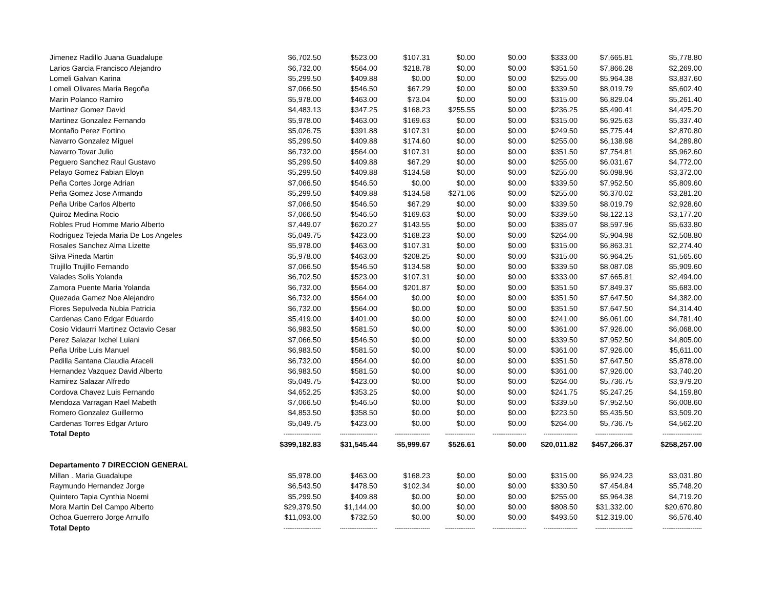| Jimenez Radillo Juana Guadalupe | $6,702.50 | $523.00 | $107.31 | $0.00 | $0.00 | $333.00 | $7,665.81 | $5,778.80 |
| Larios Garcia Francisco Alejandro | $6,732.00 | $564.00 | $218.78 | $0.00 | $0.00 | $351.50 | $7,866.28 | $2,269.00 |
| Lomeli Galvan Karina | $5,299.50 | $409.88 | $0.00 | $0.00 | $0.00 | $255.00 | $5,964.38 | $3,837.60 |
| Lomeli Olivares Maria Begoña | $7,066.50 | $546.50 | $67.29 | $0.00 | $0.00 | $339.50 | $8,019.79 | $5,602.40 |
| Marin Polanco Ramiro | $5,978.00 | $463.00 | $73.04 | $0.00 | $0.00 | $315.00 | $6,829.04 | $5,261.40 |
| Martinez Gomez David | $4,483.13 | $347.25 | $168.23 | $255.55 | $0.00 | $236.25 | $5,490.41 | $4,425.20 |
| Martinez Gonzalez Fernando | $5,978.00 | $463.00 | $169.63 | $0.00 | $0.00 | $315.00 | $6,925.63 | $5,337.40 |
| Montaño Perez Fortino | $5,026.75 | $391.88 | $107.31 | $0.00 | $0.00 | $249.50 | $5,775.44 | $2,870.80 |
| Navarro Gonzalez Miguel | $5,299.50 | $409.88 | $174.60 | $0.00 | $0.00 | $255.00 | $6,138.98 | $4,289.80 |
| Navarro Tovar Julio | $6,732.00 | $564.00 | $107.31 | $0.00 | $0.00 | $351.50 | $7,754.81 | $5,962.60 |
| Peguero Sanchez Raul Gustavo | $5,299.50 | $409.88 | $67.29 | $0.00 | $0.00 | $255.00 | $6,031.67 | $4,772.00 |
| Pelayo Gomez Fabian Eloyn | $5,299.50 | $409.88 | $134.58 | $0.00 | $0.00 | $255.00 | $6,098.96 | $3,372.00 |
| Peña Cortes Jorge Adrian | $7,066.50 | $546.50 | $0.00 | $0.00 | $0.00 | $339.50 | $7,952.50 | $5,809.60 |
| Peña Gomez Jose Armando | $5,299.50 | $409.88 | $134.58 | $271.06 | $0.00 | $255.00 | $6,370.02 | $3,281.20 |
| Peña Uribe Carlos Alberto | $7,066.50 | $546.50 | $67.29 | $0.00 | $0.00 | $339.50 | $8,019.79 | $2,928.60 |
| Quiroz Medina Rocio | $7,066.50 | $546.50 | $169.63 | $0.00 | $0.00 | $339.50 | $8,122.13 | $3,177.20 |
| Robles Prud Homme Mario Alberto | $7,449.07 | $620.27 | $143.55 | $0.00 | $0.00 | $385.07 | $8,597.96 | $5,633.80 |
| Rodriguez Tejeda Maria De Los Angeles | $5,049.75 | $423.00 | $168.23 | $0.00 | $0.00 | $264.00 | $5,904.98 | $2,508.80 |
| Rosales Sanchez Alma Lizette | $5,978.00 | $463.00 | $107.31 | $0.00 | $0.00 | $315.00 | $6,863.31 | $2,274.40 |
| Silva Pineda Martin | $5,978.00 | $463.00 | $208.25 | $0.00 | $0.00 | $315.00 | $6,964.25 | $1,565.60 |
| Trujillo Trujillo Fernando | $7,066.50 | $546.50 | $134.58 | $0.00 | $0.00 | $339.50 | $8,087.08 | $5,909.60 |
| Valades Solis Yolanda | $6,702.50 | $523.00 | $107.31 | $0.00 | $0.00 | $333.00 | $7,665.81 | $2,494.00 |
| Zamora Puente Maria Yolanda | $6,732.00 | $564.00 | $201.87 | $0.00 | $0.00 | $351.50 | $7,849.37 | $5,683.00 |
| Quezada Gamez Noe Alejandro | $6,732.00 | $564.00 | $0.00 | $0.00 | $0.00 | $351.50 | $7,647.50 | $4,382.00 |
| Flores Sepulveda Nubia Patricia | $6,732.00 | $564.00 | $0.00 | $0.00 | $0.00 | $351.50 | $7,647.50 | $4,314.40 |
| Cardenas Cano Edgar Eduardo | $5,419.00 | $401.00 | $0.00 | $0.00 | $0.00 | $241.00 | $6,061.00 | $4,781.40 |
| Cosio Vidaurri Martinez Octavio Cesar | $6,983.50 | $581.50 | $0.00 | $0.00 | $0.00 | $361.00 | $7,926.00 | $6,068.00 |
| Perez Salazar Ixchel Luiani | $7,066.50 | $546.50 | $0.00 | $0.00 | $0.00 | $339.50 | $7,952.50 | $4,805.00 |
| Peña Uribe Luis Manuel | $6,983.50 | $581.50 | $0.00 | $0.00 | $0.00 | $361.00 | $7,926.00 | $5,611.00 |
| Padilla Santana Claudia Araceli | $6,732.00 | $564.00 | $0.00 | $0.00 | $0.00 | $351.50 | $7,647.50 | $5,878.00 |
| Hernandez Vazquez David Alberto | $6,983.50 | $581.50 | $0.00 | $0.00 | $0.00 | $361.00 | $7,926.00 | $3,740.20 |
| Ramirez Salazar Alfredo | $5,049.75 | $423.00 | $0.00 | $0.00 | $0.00 | $264.00 | $5,736.75 | $3,979.20 |
| Cordova Chavez Luis Fernando | $4,652.25 | $353.25 | $0.00 | $0.00 | $0.00 | $241.75 | $5,247.25 | $4,159.80 |
| Mendoza Varragan Rael Mabeth | $7,066.50 | $546.50 | $0.00 | $0.00 | $0.00 | $339.50 | $7,952.50 | $6,008.60 |
| Romero Gonzalez Guillermo | $4,853.50 | $358.50 | $0.00 | $0.00 | $0.00 | $223.50 | $5,435.50 | $3,509.20 |
| Cardenas Torres Edgar Arturo | $5,049.75 | $423.00 | $0.00 | $0.00 | $0.00 | $264.00 | $5,736.75 | $4,562.20 |
| Total Depto | -------------------- | -------------------- | ------------------- | ---------------- | ------------------ | ------------------ | -------------------- | --------------------- |
| | $399,182.83 | $31,545.44 | $5,999.67 | $526.61 | $0.00 | $20,011.82 | $457,266.37 | $258,257.00 |
| Departamento 7 DIRECCION GENERAL | | | | | | | | |
| Millan . Maria Guadalupe | $5,978.00 | $463.00 | $168.23 | $0.00 | $0.00 | $315.00 | $6,924.23 | $3,031.80 |
| Raymundo Hernandez Jorge | $6,543.50 | $478.50 | $102.34 | $0.00 | $0.00 | $330.50 | $7,454.84 | $5,748.20 |
| Quintero Tapia Cynthia Noemi | $5,299.50 | $409.88 | $0.00 | $0.00 | $0.00 | $255.00 | $5,964.38 | $4,719.20 |
| Mora Martin Del Campo Alberto | $29,379.50 | $1,144.00 | $0.00 | $0.00 | $0.00 | $808.50 | $31,332.00 | $20,670.80 |
| Ochoa Guerrero Jorge Arnulfo | $11,093.00 | $732.50 | $0.00 | $0.00 | $0.00 | $493.50 | $12,319.00 | $6,576.40 |
| Total Depto | -------------------- | -------------------- | ------------------- | ---------------- | ------------------ | ------------------ | -------------------- | --------------------- |